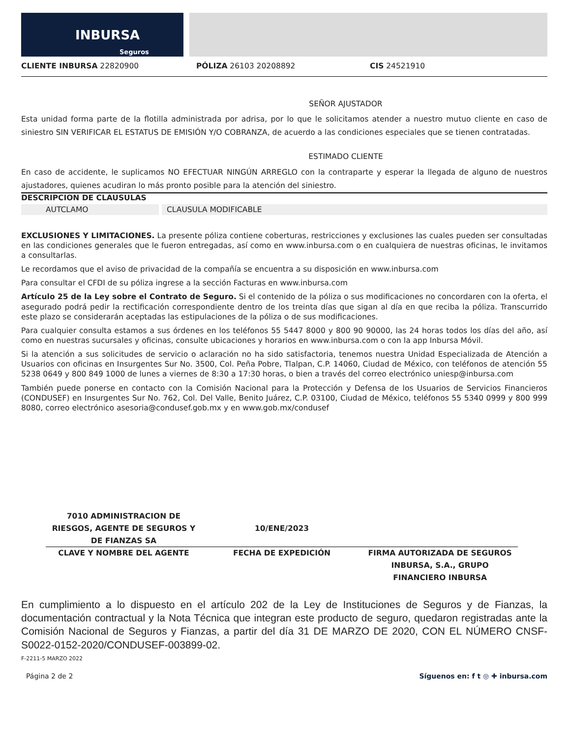INBURSA
Seguros
CLIENTE INBURSA 22820900 PÓLIZA 26103 20208892 CIS 24521910
SEÑOR AJUSTADOR
Esta unidad forma parte de la flotilla administrada por adrisa, por lo que le solicitamos atender a nuestro mutuo cliente en caso de siniestro SIN VERIFICAR EL ESTATUS DE EMISIÓN Y/O COBRANZA, de acuerdo a las condiciones especiales que se tienen contratadas.
ESTIMADO CLIENTE
En caso de accidente, le suplicamos NO EFECTUAR NINGÚN ARREGLO con la contraparte y esperar la llegada de alguno de nuestros ajustadores, quienes acudiran lo más pronto posible para la atención del siniestro.
DESCRIPCION DE CLAUSULAS
| AUTCLAMO | CLAUSULA MODIFICABLE |
EXCLUSIONES Y LIMITACIONES. La presente póliza contiene coberturas, restricciones y exclusiones las cuales pueden ser consultadas en las condiciones generales que le fueron entregadas, así como en www.inbursa.com o en cualquiera de nuestras oficinas, le invitamos a consultarlas.
Le recordamos que el aviso de privacidad de la compañía se encuentra a su disposición en www.inbursa.com
Para consultar el CFDI de su póliza ingrese a la sección Facturas en www.inbursa.com
Artículo 25 de la Ley sobre el Contrato de Seguro. Si el contenido de la póliza o sus modificaciones no concordaren con la oferta, el asegurado podrá pedir la rectificación correspondiente dentro de los treinta días que sigan al día en que reciba la póliza. Transcurrido este plazo se considerarán aceptadas las estipulaciones de la póliza o de sus modificaciones.
Para cualquier consulta estamos a sus órdenes en los teléfonos 55 5447 8000 y 800 90 90000, las 24 horas todos los días del año, así como en nuestras sucursales y oficinas, consulte ubicaciones y horarios en www.inbursa.com o con la app Inbursa Móvil.
Si la atención a sus solicitudes de servicio o aclaración no ha sido satisfactoria, tenemos nuestra Unidad Especializada de Atención a Usuarios con oficinas en Insurgentes Sur No. 3500, Col. Peña Pobre, Tlalpan, C.P. 14060, Ciudad de México, con teléfonos de atención 55 5238 0649 y 800 849 1000 de lunes a viernes de 8:30 a 17:30 horas, o bien a través del correo electrónico uniesp@inbursa.com
También puede ponerse en contacto con la Comisión Nacional para la Protección y Defensa de los Usuarios de Servicios Financieros (CONDUSEF) en Insurgentes Sur No. 762, Col. Del Valle, Benito Juárez, C.P. 03100, Ciudad de México, teléfonos 55 5340 0999 y 800 999 8080, correo electrónico asesoria@condusef.gob.mx y en www.gob.mx/condusef
| 7010 ADMINISTRACION DE RIESGOS, AGENTE DE SEGUROS Y DE FIANZAS SA | 10/ENE/2023 | |
| CLAVE Y NOMBRE DEL AGENTE | FECHA DE EXPEDICIÓN | FIRMA AUTORIZADA DE SEGUROS INBURSA, S.A., GRUPO FINANCIERO INBURSA |
En cumplimiento a lo dispuesto en el artículo 202 de la Ley de Instituciones de Seguros y de Fianzas, la documentación contractual y la Nota Técnica que integran este producto de seguro, quedaron registradas ante la Comisión Nacional de Seguros y Fianzas, a partir del día 31 DE MARZO DE 2020, CON EL NÚMERO CNSF-S0022-0152-2020/CONDUSEF-003899-02.
F-2211-5 MARZO 2022
Página 2 de 2 Síguenos en: f t ◎ ✚ inbursa.com